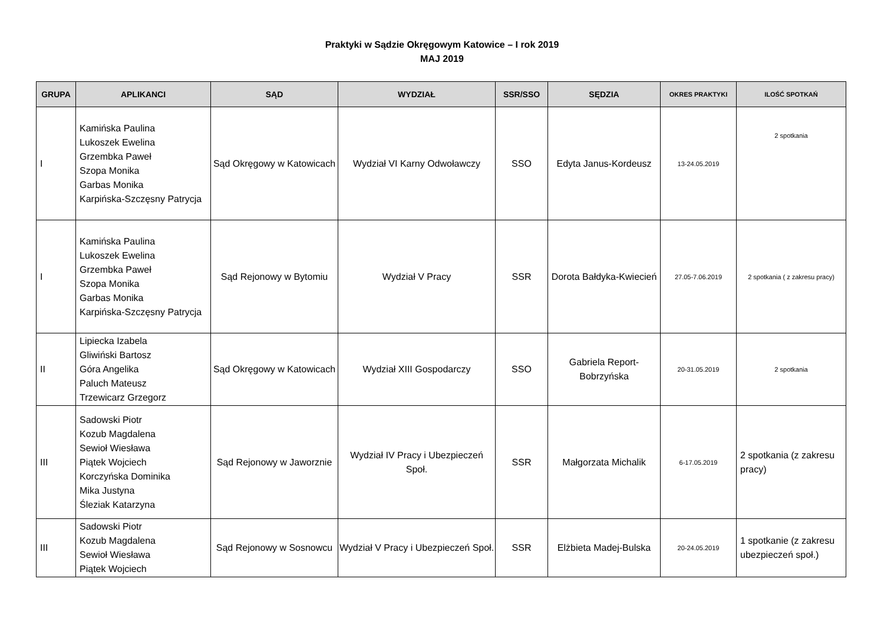Praktyki w Sądzie Okręgowym Katowice – I rok 2019
MAJ 2019
| GRUPA | APLIKANCI | SĄD | WYDZIAŁ | SSR/SSO | SĘDZIA | OKRES PRAKTYKI | ILOŚĆ SPOTKAŃ |
| --- | --- | --- | --- | --- | --- | --- | --- |
| I | Kamińska Paulina Lukoszek Ewelina Grzembka Paweł Szopa Monika Garbas Monika Karpińska-Szczęsny Patrycja | Sąd Okręgowy w Katowicach | Wydział VI Karny Odwoławczy | SSO | Edyta Janus-Kordeusz | 13-24.05.2019 | 2 spotkania |
| I | Kamińska Paulina Lukoszek Ewelina Grzembka Paweł Szopa Monika Garbas Monika Karpińska-Szczęsny Patrycja | Sąd Rejonowy w Bytomiu | Wydział V Pracy | SSR | Dorota Bałdyka-Kwiecień | 27.05-7.06.2019 | 2 spotkania ( z zakresu pracy) |
| II | Lipiecka Izabela Gliwiński Bartosz Góra Angelika Paluch Mateusz Trzewicarz Grzegorz | Sąd Okręgowy w Katowicach | Wydział XIII Gospodarczy | SSO | Gabriela Report-Bobrzyńska | 20-31.05.2019 | 2 spotkania |
| III | Sadowski Piotr Kozub Magdalena Sewioł Wiesława Piątek Wojciech Korczyńska Dominika Mika Justyna Śleziak Katarzyna | Sąd Rejonowy w Jaworznie | Wydział IV Pracy i Ubezpieczeń Społ. | SSR | Małgorzata Michalik | 6-17.05.2019 | 2 spotkania (z zakresu pracy) |
| III | Sadowski Piotr Kozub Magdalena Sewioł Wiesława Piątek Wojciech | Sąd Rejonowy w Sosnowcu | Wydział V Pracy i Ubezpieczeń Społ. | SSR | Elżbieta Madej-Bulska | 20-24.05.2019 | 1 spotkanie (z zakresu ubezpieczeń społ.) |